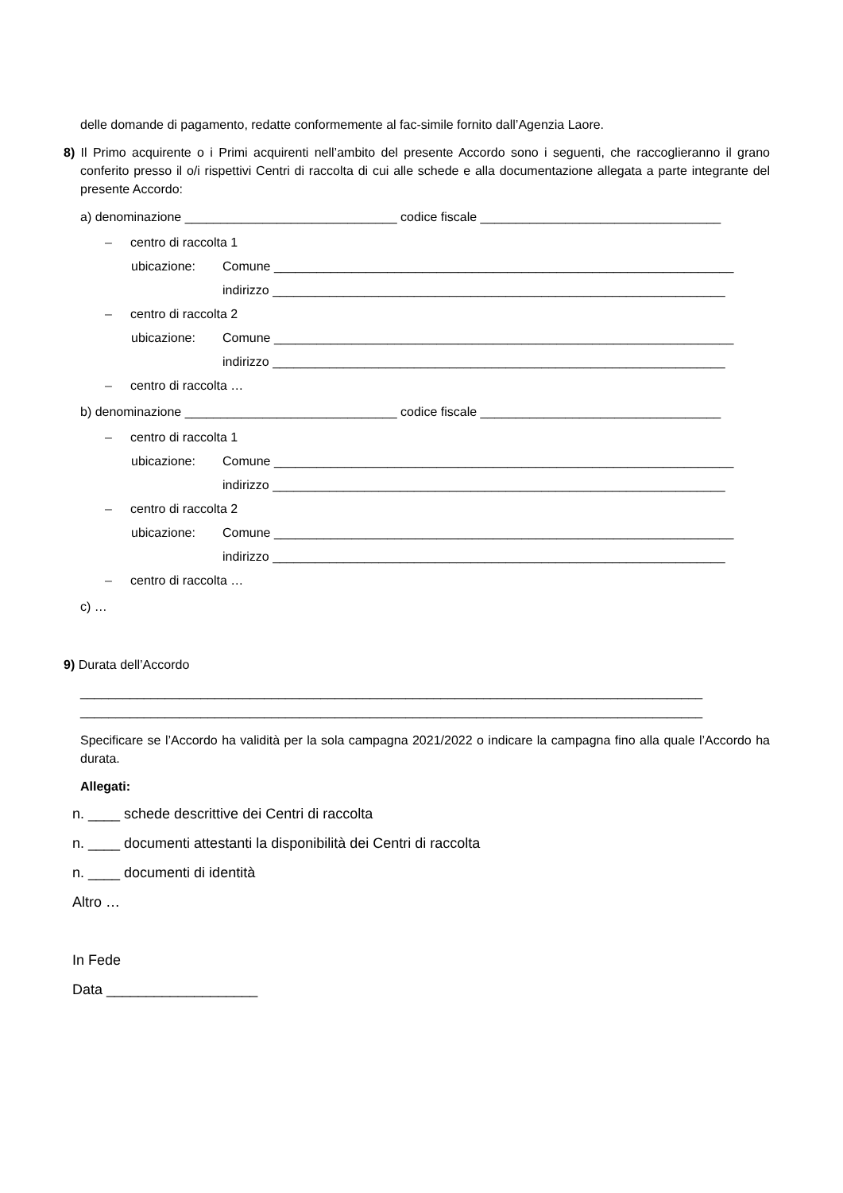delle domande di pagamento, redatte conformemente al fac-simile fornito dall’Agenzia Laore.
8) Il Primo acquirente o i Primi acquirenti nell’ambito del presente Accordo sono i seguenti, che raccoglieranno il grano conferito presso il o/i rispettivi Centri di raccolta di cui alle schede e alla documentazione allegata a parte integrante del presente Accordo:
a) denominazione ______________________________ codice fiscale __________________________________
– centro di raccolta 1
ubicazione: Comune _________________________________________________________________
indirizzo ________________________________________________________________
– centro di raccolta 2
ubicazione: Comune _________________________________________________________________
indirizzo ________________________________________________________________
– centro di raccolta …
b) denominazione ______________________________ codice fiscale __________________________________
– centro di raccolta 1
ubicazione: Comune _________________________________________________________________
indirizzo ________________________________________________________________
– centro di raccolta 2
ubicazione: Comune _________________________________________________________________
indirizzo ________________________________________________________________
– centro di raccolta …
c) …
9) Durata dell’Accordo
________________________________________________________________________________________
________________________________________________________________________________________
Specificare se l’Accordo ha validità per la sola campagna 2021/2022 o indicare la campagna fino alla quale l’Accordo ha durata.
Allegati:
n. ____ schede descrittive dei Centri di raccolta
n. ____ documenti attestanti la disponibilità dei Centri di raccolta
n. ____ documenti di identità
Altro …
In Fede
Data ___________________